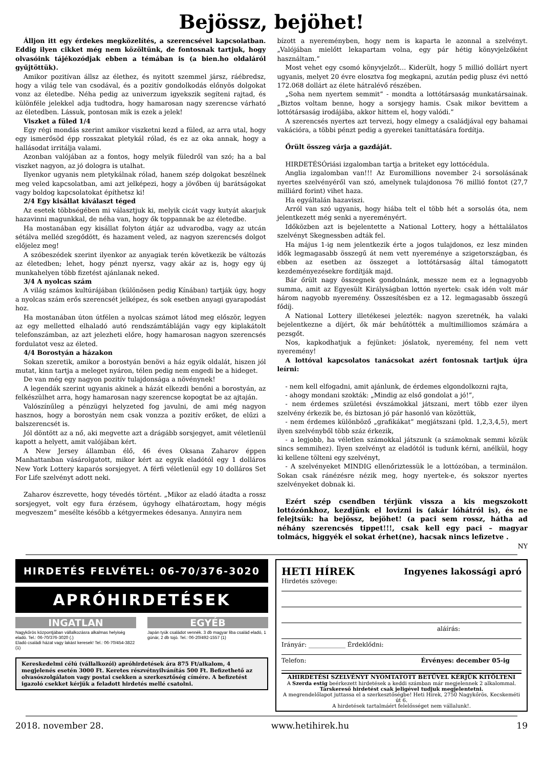Bejössz, bejöhet!
Álljon itt egy érdekes megközelítés, a szerencsével kapcsolatban. Eddig ilyen cikket még nem közöltünk, de fontosnak tartjuk, hogy olvasóink tájékozódjak ebben a témában is (a bien.ho oldaláról gyűjtöttük).
Amikor pozitívan állsz az élethez, és nyitott szemmel jársz, ráébredsz, hogy a világ tele van csodával, és a pozitív gondolkodás előnyös dolgokat vonz az életedbe. Néha pedig az univerzum igyekszik segíteni rajtad, és különféle jelekkel adja tudtodra, hogy hamarosan nagy szerencse várható az életedben. Lássuk, pontosan mik is ezek a jelek!
Viszket a füled 1/4
Egy régi mondás szerint amikor viszketni kezd a füled, az arra utal, hogy egy ismerősöd épp rosszakat pletykál rólad, és ez az oka annak, hogy a hallásodat irritálja valami.
Azonban valójában az a fontos, hogy melyik füledről van szó; ha a bal viszket nagyon, az jó dologra is utalhat.
Ilyenkor ugyanis nem pletykálnak rólad, hanem szép dolgokat beszélnek meg veled kapcsolatban, ami azt jelképezi, hogy a jövőben új barátságokat vagy boldog kapcsolatokat építhetsz ki!
2/4 Egy kisállat kiválaszt téged
Az esetek többségében mi választjuk ki, melyik cicát vagy kutyát akarjuk hazavinni magunkkal, de néha van, hogy ők toppannak be az életedbe.
Ha mostanában egy kisállat folyton átjár az udvarodba, vagy az utcán sétálva melléd szegődött, és hazament veled, az nagyon szerencsés dolgot előjelez meg!
A szóbeszédek szerint ilyenkor az anyagiak terén következik be változás az életedben; lehet, hogy pénzt nyersz, vagy akár az is, hogy egy új munkahelyen több fizetést ajánlanak neked.
3/4 A nyolcas szám
A világ számos kultúrájában (különösen pedig Kínában) tartják úgy, hogy a nyolcas szám erős szerencsét jelképez, és sok esetben anyagi gyarapodást hoz.
Ha mostanában úton útfélen a nyolcas számot látod meg először, legyen az egy melletted elhaladó autó rendszámtábláján vagy egy kiplakátolt telefonszámban, az azt jelezheti előre, hogy hamarosan nagyon szerencsés fordulatot vesz az életed.
4/4 Borostyán a házakon
Sokan szeretik, amikor a borostyán benövi a ház egyik oldalát, hiszen jól mutat, kinn tartja a meleget nyáron, télen pedig nem engedi be a hideget.
De van még egy nagyon pozitív tulajdonsága a növénynek!
A legendák szerint ugyanis akinek a házát elkezdi benőni a borostyán, az felkészülhet arra, hogy hamarosan nagy szerencse kopogtat be az ajtaján.
Valószínűleg a pénzügyi helyzeted fog javulni, de ami még nagyon hasznos, hogy a borostyán nem csak vonzza a pozitív erőket, de elűzi a balszerencsét is.
Jól döntött az a nő, aki megvette azt a drágább sorsjegyet, amit véletlenül kapott a helyett, amit valójában kért.
A New Jersey államban élő, 46 éves Oksana Zaharov éppen Manhattanban vásárolgatott, mikor kért az egyik eladótól egy 1 dolláros New York Lottery kaparós sorsjegyet. A férfi véletlenül egy 10 dolláros Set For Life szelvényt adott neki.
Zaharov észrevette, hogy tévedés történt. „Mikor az eladó átadta a rossz sorsjegyet, volt egy fura érzésem, úgyhogy elhatároztam, hogy mégis megveszem” mesélte később a kétgyermekes édesanya. Annyira nem
bízott a nyereményben, hogy nem is kaparta le azonnal a szelvényt. „Valójában mielőtt lekapartam volna, egy pár hétig könyvjelzőként használtam.”
Most vehet egy csomó könyvjelzőt… Kiderült, hogy 5 millió dollárt nyert ugyanis, melyet 20 évre elosztva fog megkapni, azután pedig plusz évi nettó 172.068 dollárt az élete hátralévő részében.
„Soha nem nyertem semmit” - mondta a lottótársaság munkatársainak. „Biztos voltam benne, hogy a sorsjegy hamis. Csak mikor bevittem a lottótársaság irodájába, akkor hittem el, hogy valódi.”
A szerencsés nyertes azt tervezi, hogy elmegy a családjával egy bahamai vakációra, a többi pénzt pedig a gyerekei taníttatására fordítja.
Őrült összeg várja a gazdáját.
HIRDETÉSÓriási izgalomban tartja a briteket egy lottócédula.
Anglia izgalomban van!!! Az Euromillions november 2-i sorsolásának nyertes szelvényéről van szó, amelynek tulajdonosa 76 millió fontot (27,7 milliárd forint) vihet haza.
Ha egyáltalán hazaviszi.
Arról van szó ugyanis, hogy hiába telt el több hét a sorsolás óta, nem jelentkezett még senki a nyereményért.
Időközben azt is bejelentette a National Lottery, hogy a héttalálatos szelvényt Skegnessben adták fel.
Ha május 1-ig nem jelentkezik érte a jogos tulajdonos, ez lesz minden idők legmagasabb összegű át nem vett nyereménye a szigetországban, és ebben az esetben az összeget a lottótársaság által támogatott kezdeményezésekre fordítják majd.
Bár őrült nagy összegnek gondolnánk, messze nem ez a legnagyobb summa, amit az Egyesült Királyságban lottón nyertek: csak idén volt már három nagyobb nyeremény. Összesítésben ez a 12. legmagasabb összegű fődíj.
A National Lottery illetékesei jelezték: nagyon szeretnék, ha valaki bejelentkezne a díjért, ők már behűtötték a multimilliomos számára a pezsgőt.
Nos, kapkodhatjuk a fejünket: jóslatok, nyeremény, fel nem vett nyeremény!
A lottóval kapcsolatos tanácsokat azért fontosnak tartjuk újra leírni:
- nem kell elfogadni, amit ajánlunk, de érdemes elgondolkozni rajta,
- ahogy mondani szokták: „Mindig az első gondolat a jó!”,
- nem érdemes születési évszámokkal játszani, mert több ezer ilyen szelvény érkezik be, és biztosan jó pár hasonló van közöttük,
- nem érdemes különböző „grafikákat” megjátszani (pld. 1,2,3,4,5), mert ilyen szelvényből több száz érkezik,
- a legjobb, ha véletlen számokkal játszunk (a számoknak semmi közük sincs semmihez). Ilyen szelvényt az eladótól is tudunk kérni, anélkül, hogy ki kellene tölteni egy szelvényt,
- A szelvényeket MINDIG ellenőriztessük le a lottózóban, a terminálon. Sokan csak ránézésre nézik meg, hogy nyertek-e, és sokszor nyertes szelvényeket dobnak ki.
Ezért szép csendben térjünk vissza a kis megszokott lottózónkhoz, kezdjünk el lovizni is (akár lóhátról is), és ne felejtsük: ha bejössz, bejöhet! (a paci sem rossz, hátha ad néhány szerencsés tippet!!!, csak kell egy paci – magyar tolmács, higgyék el sokat érhet(ne), hacsak nincs lefizetve .
NY
HIRDETÉS FELVÉTEL: 06-70/376-3020
APRÓHIRDETÉSEK
INGATLAN
Nagykőrös központjában vállalkozásra alkalmas helyiség eladó. Tel.: 06-70/376-3020 (.)
Eladó családi házat vagy lakást keresek! Tel.: 06-70/454-3822 (1)
EGYÉB
Japán tyúk családot vennék. 3 db magyar liba család eladó, 1 gúnár, 2 db tojó. Tel.: 06-20/492-1557 (1)
Kereskedelmi célú (vállalkozói) apróhirdetések ára 875 Ft/alkalom, 4 megjelenés esetén 3000 Ft. Keretes részvétnyilvánítás 500 Ft. Befizethető az olvasószolgálaton vagy postai csekken a szerkesztőség címére. A befizetést igazoló csekket kérjük a feladott hirdetés mellé csatolni.
HETI HÍREK Ingyenes lakossági apró
Hirdetés szövege:
aláírás:
Irányár: ____________ Érdeklődni:
Telefon: Érvényes: december 05-ig
AHIRDETÉSI SZELVÉNYT NYOMTATOTT BETŰVEL KÉRJÜK KITÖLTENI
A Szerda estig beérkezett hirdetések a keddi számban már megjelennek 2 alkalommal.
Társkereső hirdetést csak jeligével tudjuk megjelentetni.
A megrendelőlapot juttassa el a szerkesztőségbe! Heti Hírek, 2750 Nagykőrös, Kecskeméti út 6.
A hirdetések tartalmáért felelősséget nem vállalunk!.
2018. november 28. www.hetihirek.hu 19